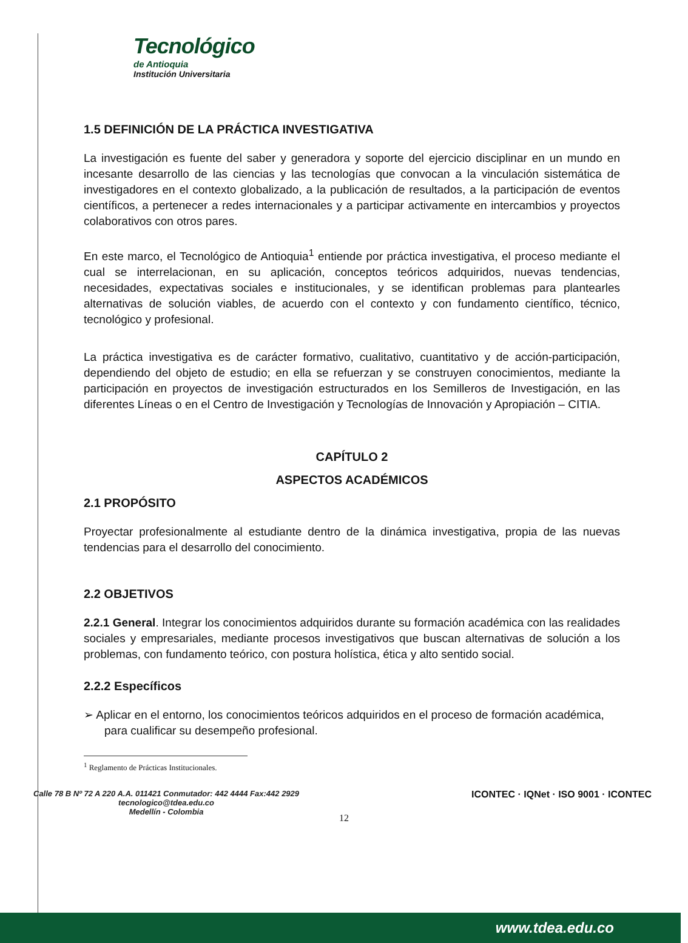Tecnológico
de Antioquia
Institución Universitaria
1.5 DEFINICIÓN DE LA PRÁCTICA INVESTIGATIVA
La investigación es fuente del saber y generadora y soporte del ejercicio disciplinar en un mundo en incesante desarrollo de las ciencias y las tecnologías que convocan a la vinculación sistemática de investigadores en el contexto globalizado, a la publicación de resultados, a la participación de eventos científicos, a pertenecer a redes internacionales y a participar activamente en intercambios y proyectos colaborativos con otros pares.
En este marco, el Tecnológico de Antioquia<sup>1</sup> entiende por práctica investigativa, el proceso mediante el cual se interrelacionan, en su aplicación, conceptos teóricos adquiridos, nuevas tendencias, necesidades, expectativas sociales e institucionales, y se identifican problemas para plantearles alternativas de solución viables, de acuerdo con el contexto y con fundamento científico, técnico, tecnológico y profesional.
La práctica investigativa es de carácter formativo, cualitativo, cuantitativo y de acción-participación, dependiendo del objeto de estudio; en ella se refuerzan y se construyen conocimientos, mediante la participación en proyectos de investigación estructurados en los Semilleros de Investigación, en las diferentes Líneas o en el Centro de Investigación y Tecnologías de Innovación y Apropiación – CITIA.
CAPÍTULO 2
ASPECTOS ACADÉMICOS
2.1 PROPÓSITO
Proyectar profesionalmente al estudiante dentro de la dinámica investigativa, propia de las nuevas tendencias para el desarrollo del conocimiento.
2.2 OBJETIVOS
2.2.1 General. Integrar los conocimientos adquiridos durante su formación académica con las realidades sociales y empresariales, mediante procesos investigativos que buscan alternativas de solución a los problemas, con fundamento teórico, con postura holística, ética y alto sentido social.
2.2.2 Específicos
➢ Aplicar en el entorno, los conocimientos teóricos adquiridos en el proceso de formación académica, para cualificar su desempeño profesional.
<sup>1</sup> Reglamento de Prácticas Institucionales.
Calle 78 B Nº 72 A 220 A.A. 011421 Conmutador: 442 4444 Fax:442 2929
tecnologico@tdea.edu.co
Medellín - Colombia
ICONTEC · IQNet · ISO 9001 · ICONTEC
12
www.tdea.edu.co